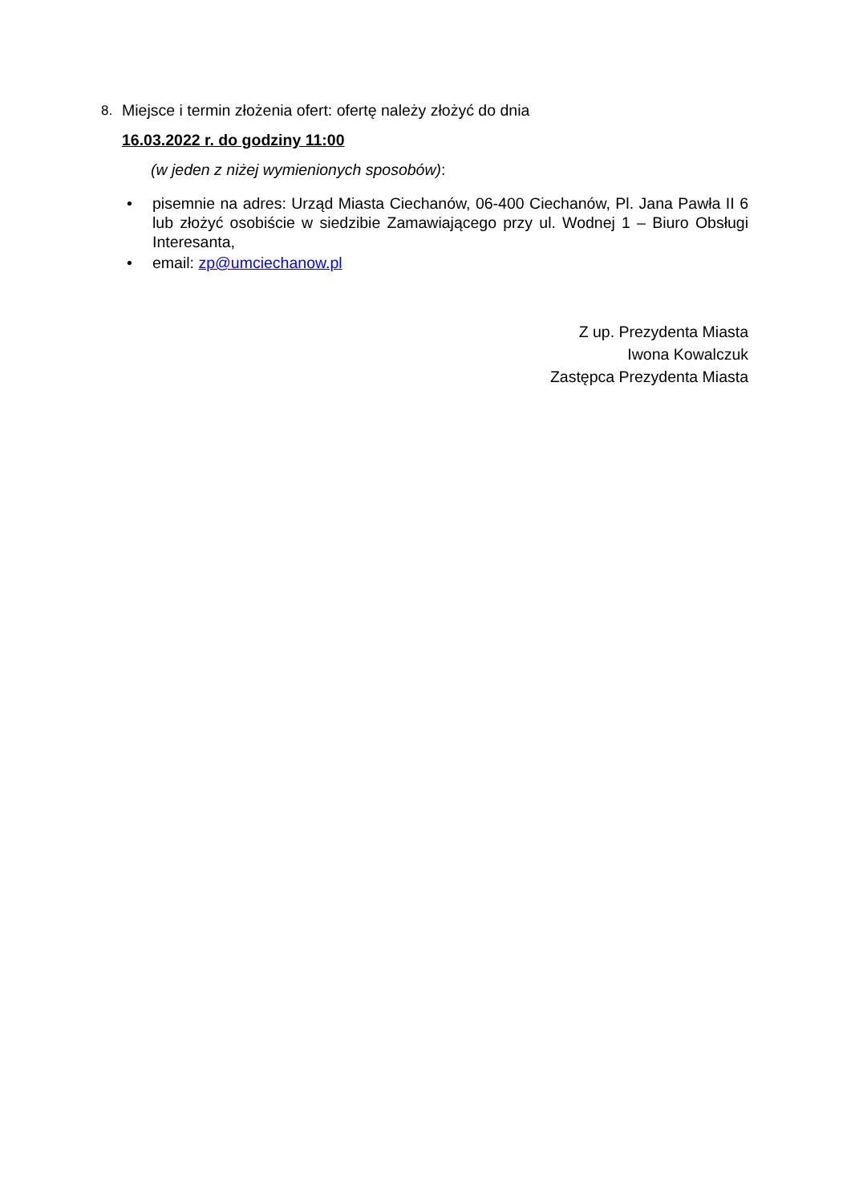8. Miejsce i termin złożenia ofert: ofertę należy złożyć do dnia
16.03.2022 r. do godziny 11:00
(w jeden z niżej wymienionych sposobów):
• pisemnie na adres: Urząd Miasta Ciechanów, 06-400 Ciechanów, Pl. Jana Pawła II 6 lub złożyć osobiście w siedzibie Zamawiającego przy ul. Wodnej 1 – Biuro Obsługi Interesanta,
• email: zp@umciechanow.pl
Z up. Prezydenta Miasta
Iwona Kowalczuk
Zastępca Prezydenta Miasta